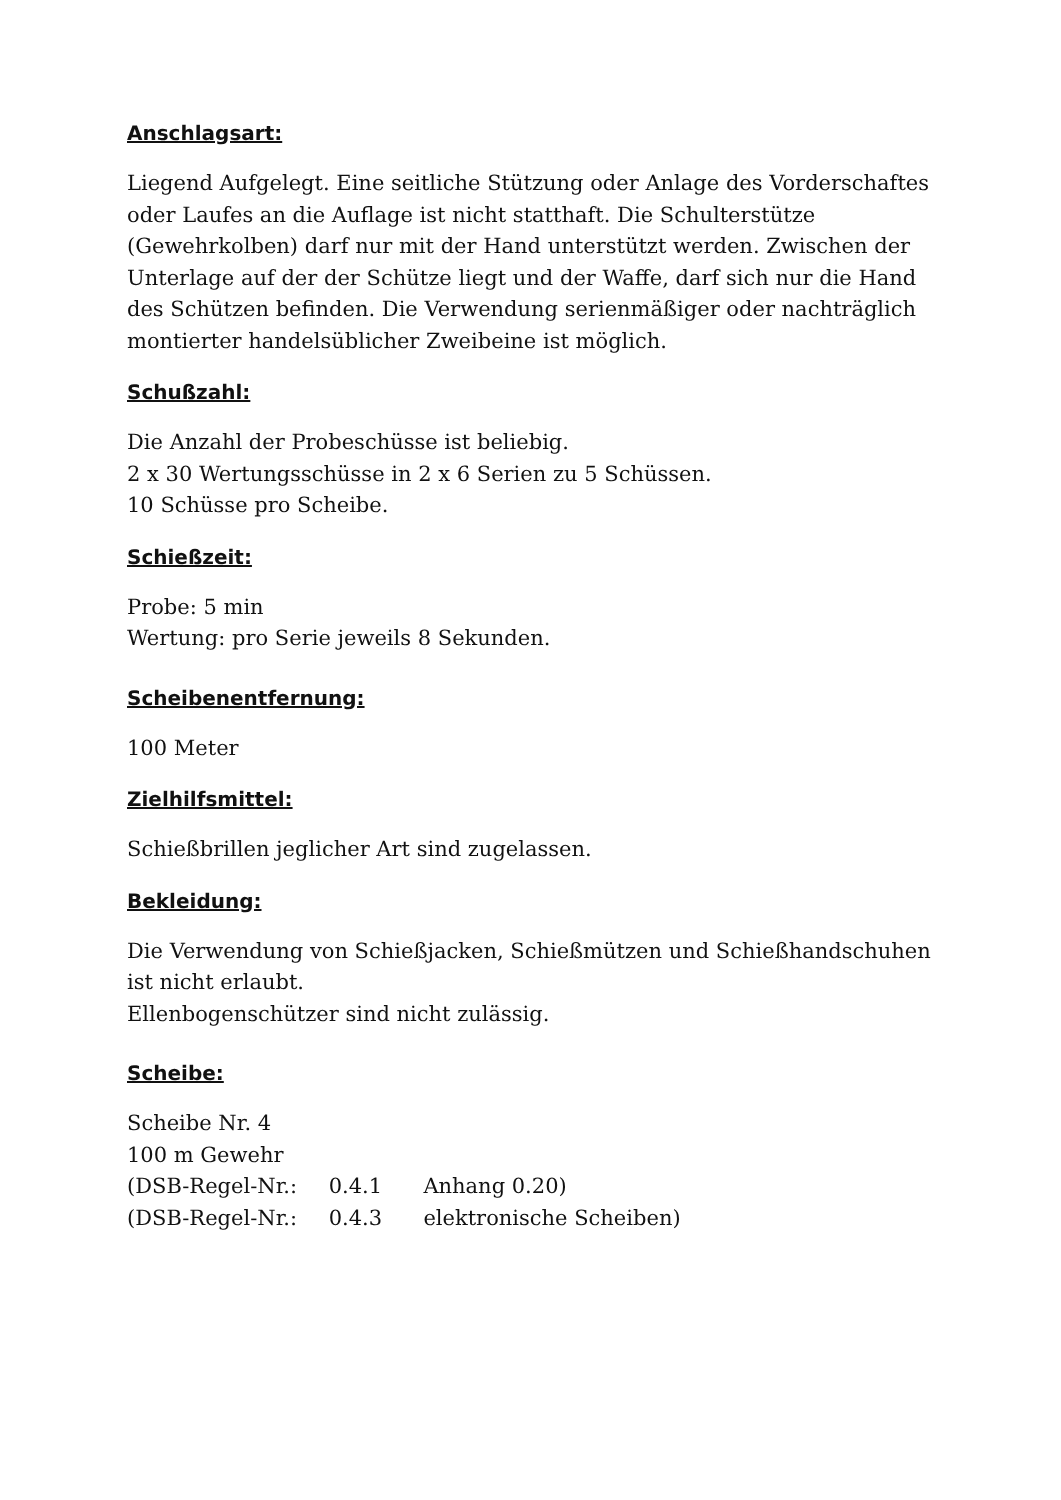Anschlagsart:
Liegend Aufgelegt. Eine seitliche Stützung oder Anlage des Vorderschaftes oder Laufes an die Auflage ist nicht statthaft. Die Schulterstütze (Gewehrkolben) darf nur mit der Hand unterstützt werden. Zwischen der Unterlage auf der der Schütze liegt und der Waffe, darf sich nur die Hand des Schützen befinden. Die Verwendung serienmäßiger oder nachträglich montierter handelsüblicher Zweibeine ist möglich.
Schußzahl:
Die Anzahl der Probeschüsse ist beliebig.
2 x 30 Wertungsschüsse in 2 x 6 Serien zu 5 Schüssen.
10 Schüsse pro Scheibe.
Schießzeit:
Probe: 5 min
Wertung: pro Serie jeweils 8 Sekunden.
Scheibenentfernung:
100 Meter
Zielhilfsmittel:
Schießbrillen jeglicher Art sind zugelassen.
Bekleidung:
Die Verwendung von Schießjacken, Schießmützen und Schießhandschuhen ist nicht erlaubt.
Ellenbogenschützer sind nicht zulässig.
Scheibe:
Scheibe Nr. 4
100 m Gewehr
(DSB-Regel-Nr.: 0.4.1 Anhang 0.20)
(DSB-Regel-Nr.: 0.4.3 elektronische Scheiben)